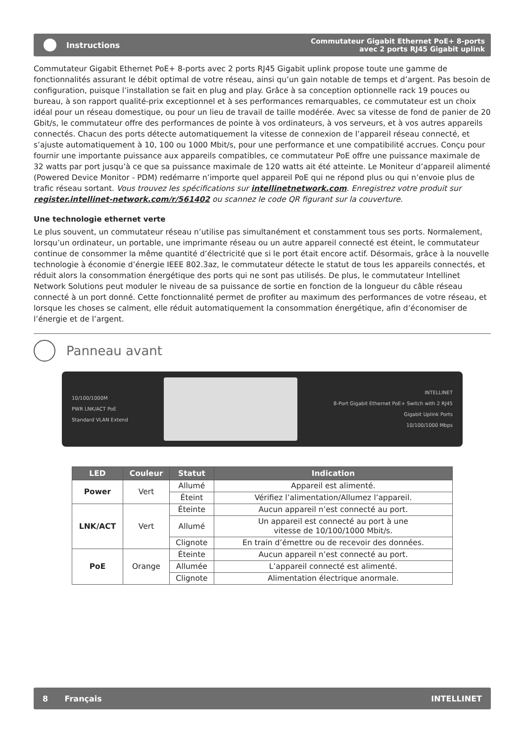Instructions
Commutateur Gigabit Ethernet PoE+ 8-ports
avec 2 ports RJ45 Gigabit uplink
Commutateur Gigabit Ethernet PoE+ 8-ports avec 2 ports RJ45 Gigabit uplink propose toute une gamme de fonctionnalités assurant le débit optimal de votre réseau, ainsi qu’un gain notable de temps et d’argent. Pas besoin de configuration, puisque l’installation se fait en plug and play. Grâce à sa conception optionnelle rack 19 pouces ou bureau, à son rapport qualité-prix exceptionnel et à ses performances remarquables, ce commutateur est un choix idéal pour un réseau domestique, ou pour un lieu de travail de taille modérée. Avec sa vitesse de fond de panier de 20 Gbit/s, le commutateur offre des performances de pointe à vos ordinateurs, à vos serveurs, et à vos autres appareils connectés. Chacun des ports détecte automatiquement la vitesse de connexion de l’appareil réseau connecté, et s’ajuste automatiquement à 10, 100 ou 1000 Mbit/s, pour une performance et une compatibilité accrues. Conçu pour fournir une importante puissance aux appareils compatibles, ce commutateur PoE offre une puissance maximale de 32 watts par port jusqu’à ce que sa puissance maximale de 120 watts ait été atteinte. Le Moniteur d’appareil alimenté (Powered Device Monitor - PDM) redémarre n’importe quel appareil PoE qui ne répond plus ou qui n’envoie plus de trafic réseau sortant. Vous trouvez les spécifications sur intellinetnetwork.com. Enregistrez votre produit sur register.intellinet-network.com/r/561402 ou scannez le code QR figurant sur la couverture.
Une technologie ethernet verte
Le plus souvent, un commutateur réseau n’utilise pas simultanément et constamment tous ses ports. Normalement, lorsqu’un ordinateur, un portable, une imprimante réseau ou un autre appareil connecté est éteint, le commutateur continue de consommer la même quantité d’électricité que si le port était encore actif. Désormais, grâce à la nouvelle technologie à économie d’énergie IEEE 802.3az, le commutateur détecte le statut de tous les appareils connectés, et réduit alors la consommation énergétique des ports qui ne sont pas utilisés. De plus, le commutateur Intellinet Network Solutions peut moduler le niveau de sa puissance de sortie en fonction de la longueur du câble réseau connecté à un port donné. Cette fonctionnalité permet de profiter au maximum des performances de votre réseau, et lorsque les choses se calment, elle réduit automatiquement la consommation énergétique, afin d’économiser de l’énergie et de l’argent.
Panneau avant
10/100/1000M
PWR LNK/ACT PoE
Standard VLAN Extend
INTELLINET
8-Port Gigabit Ethernet PoE+ Switch with 2 RJ45
Gigabit Uplink Ports
10/100/1000 Mbps
| LED | Couleur | Statut | Indication |
| --- | --- | --- | --- |
| Power | Vert | Allumé | Appareil est alimenté. |
| | | Éteint | Vérifiez l’alimentation/Allumez l’appareil. |
| LNK/ACT | Vert | Éteinte | Aucun appareil n’est connecté au port. |
| | | Allumé | Un appareil est connecté au port à une vitesse de 10/100/1000 Mbit/s. |
| | | Clignote | En train d’émettre ou de recevoir des données. |
| PoE | Orange | Éteinte | Aucun appareil n’est connecté au port. |
| | | Allumée | L’appareil connecté est alimenté. |
| | | Clignote | Alimentation électrique anormale. |
8 Français INTELLINET